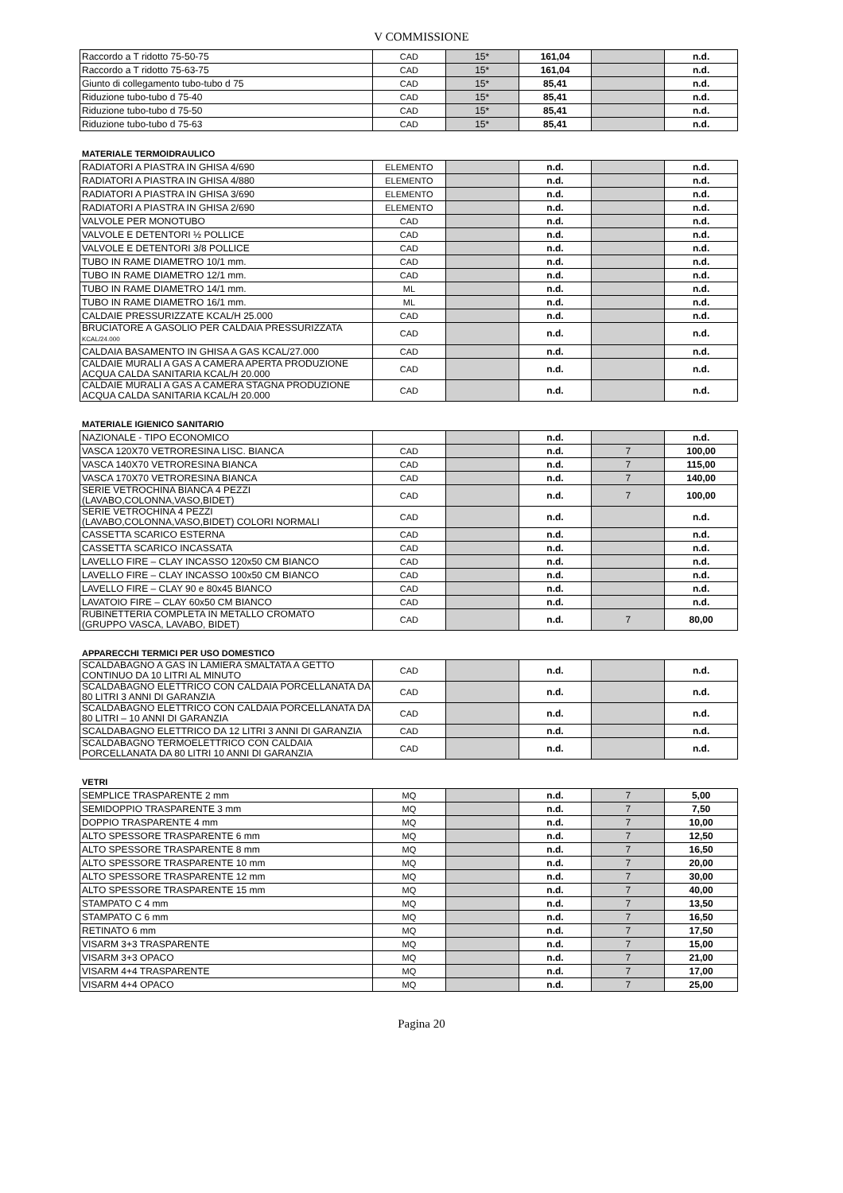V COMMISSIONE
| Raccordo a T ridotto 75-50-75 | CAD | 15* | 161,04 | | n.d. |
| Raccordo a T ridotto 75-63-75 | CAD | 15* | 161,04 | | n.d. |
| Giunto di collegamento tubo-tubo d 75 | CAD | 15* | 85,41 | | n.d. |
| Riduzione tubo-tubo d 75-40 | CAD | 15* | 85,41 | | n.d. |
| Riduzione tubo-tubo d 75-50 | CAD | 15* | 85,41 | | n.d. |
| Riduzione tubo-tubo d 75-63 | CAD | 15* | 85,41 | | n.d. |
MATERIALE TERMOIDRAULICO
| RADIATORI A PIASTRA IN GHISA 4/690 | ELEMENTO | | n.d. | | n.d. |
| RADIATORI A PIASTRA IN GHISA 4/880 | ELEMENTO | | n.d. | | n.d. |
| RADIATORI A PIASTRA IN GHISA 3/690 | ELEMENTO | | n.d. | | n.d. |
| RADIATORI A PIASTRA IN GHISA 2/690 | ELEMENTO | | n.d. | | n.d. |
| VALVOLE PER MONOTUBO | CAD | | n.d. | | n.d. |
| VALVOLE E DETENTORI ½ POLLICE | CAD | | n.d. | | n.d. |
| VALVOLE E DETENTORI 3/8 POLLICE | CAD | | n.d. | | n.d. |
| TUBO IN RAME DIAMETRO 10/1 mm. | CAD | | n.d. | | n.d. |
| TUBO IN RAME DIAMETRO 12/1 mm. | CAD | | n.d. | | n.d. |
| TUBO IN RAME DIAMETRO 14/1 mm. | ML | | n.d. | | n.d. |
| TUBO IN RAME DIAMETRO 16/1 mm. | ML | | n.d. | | n.d. |
| CALDAIE PRESSURIZZATE KCAL/H 25.000 | CAD | | n.d. | | n.d. |
| BRUCIATORE A GASOLIO PER CALDAIA PRESSURIZZATA KCAL/24.000 | CAD | | n.d. | | n.d. |
| CALDAIA BASAMENTO IN GHISA A GAS KCAL/27.000 | CAD | | n.d. | | n.d. |
| CALDAIE MURALI A GAS A CAMERA APERTA PRODUZIONE ACQUA CALDA SANITARIA KCAL/H 20.000 | CAD | | n.d. | | n.d. |
| CALDAIE MURALI A GAS A CAMERA STAGNA PRODUZIONE ACQUA CALDA SANITARIA KCAL/H 20.000 | CAD | | n.d. | | n.d. |
MATERIALE IGIENICO SANITARIO
| NAZIONALE - TIPO ECONOMICO | | | n.d. | | n.d. |
| VASCA 120X70 VETRORESINA LISC. BIANCA | CAD | | n.d. | 7 | 100,00 |
| VASCA 140X70 VETRORESINA BIANCA | CAD | | n.d. | 7 | 115,00 |
| VASCA 170X70 VETRORESINA BIANCA | CAD | | n.d. | 7 | 140,00 |
| SERIE VETROCHINA BIANCA 4 PEZZI (LAVABO,COLONNA,VASO,BIDET) | CAD | | n.d. | 7 | 100,00 |
| SERIE VETROCHINA 4 PEZZI (LAVABO,COLONNA,VASO,BIDET) COLORI NORMALI | CAD | | n.d. | | n.d. |
| CASSETTA SCARICO ESTERNA | CAD | | n.d. | | n.d. |
| CASSETTA SCARICO INCASSATA | CAD | | n.d. | | n.d. |
| LAVELLO FIRE – CLAY INCASSO 120x50 CM BIANCO | CAD | | n.d. | | n.d. |
| LAVELLO FIRE – CLAY INCASSO 100x50 CM BIANCO | CAD | | n.d. | | n.d. |
| LAVELLO FIRE – CLAY 90 e 80x45 BIANCO | CAD | | n.d. | | n.d. |
| LAVATOIO FIRE – CLAY 60x50 CM BIANCO | CAD | | n.d. | | n.d. |
| RUBINETTERIA COMPLETA IN METALLO CROMATO (GRUPPO VASCA, LAVABO, BIDET) | CAD | | n.d. | 7 | 80,00 |
APPARECCHI TERMICI PER USO DOMESTICO
| SCALDABAGNO A GAS IN LAMIERA SMALTATA A GETTO CONTINUO DA 10 LITRI AL MINUTO | CAD | | n.d. | | n.d. |
| SCALDABAGNO ELETTRICO CON CALDAIA PORCELLANATA DA 80 LITRI 3 ANNI DI GARANZIA | CAD | | n.d. | | n.d. |
| SCALDABAGNO ELETTRICO CON CALDAIA PORCELLANATA DA 80 LITRI – 10 ANNI DI GARANZIA | CAD | | n.d. | | n.d. |
| SCALDABAGNO ELETTRICO DA 12 LITRI 3 ANNI DI GARANZIA | CAD | | n.d. | | n.d. |
| SCALDABAGNO TERMOELETTRICO CON CALDAIA PORCELLANATA DA 80 LITRI 10 ANNI DI GARANZIA | CAD | | n.d. | | n.d. |
VETRI
| SEMPLICE TRASPARENTE 2 mm | MQ | | n.d. | 7 | 5,00 |
| SEMIDOPPIO TRASPARENTE 3 mm | MQ | | n.d. | 7 | 7,50 |
| DOPPIO TRASPARENTE 4 mm | MQ | | n.d. | 7 | 10,00 |
| ALTO SPESSORE TRASPARENTE 6 mm | MQ | | n.d. | 7 | 12,50 |
| ALTO SPESSORE TRASPARENTE 8 mm | MQ | | n.d. | 7 | 16,50 |
| ALTO SPESSORE TRASPARENTE 10 mm | MQ | | n.d. | 7 | 20,00 |
| ALTO SPESSORE TRASPARENTE 12 mm | MQ | | n.d. | 7 | 30,00 |
| ALTO SPESSORE TRASPARENTE 15 mm | MQ | | n.d. | 7 | 40,00 |
| STAMPATO C 4 mm | MQ | | n.d. | 7 | 13,50 |
| STAMPATO C 6 mm | MQ | | n.d. | 7 | 16,50 |
| RETINATO 6 mm | MQ | | n.d. | 7 | 17,50 |
| VISARM 3+3 TRASPARENTE | MQ | | n.d. | 7 | 15,00 |
| VISARM 3+3 OPACO | MQ | | n.d. | 7 | 21,00 |
| VISARM 4+4 TRASPARENTE | MQ | | n.d. | 7 | 17,00 |
| VISARM 4+4 OPACO | MQ | | n.d. | 7 | 25,00 |
Pagina 20